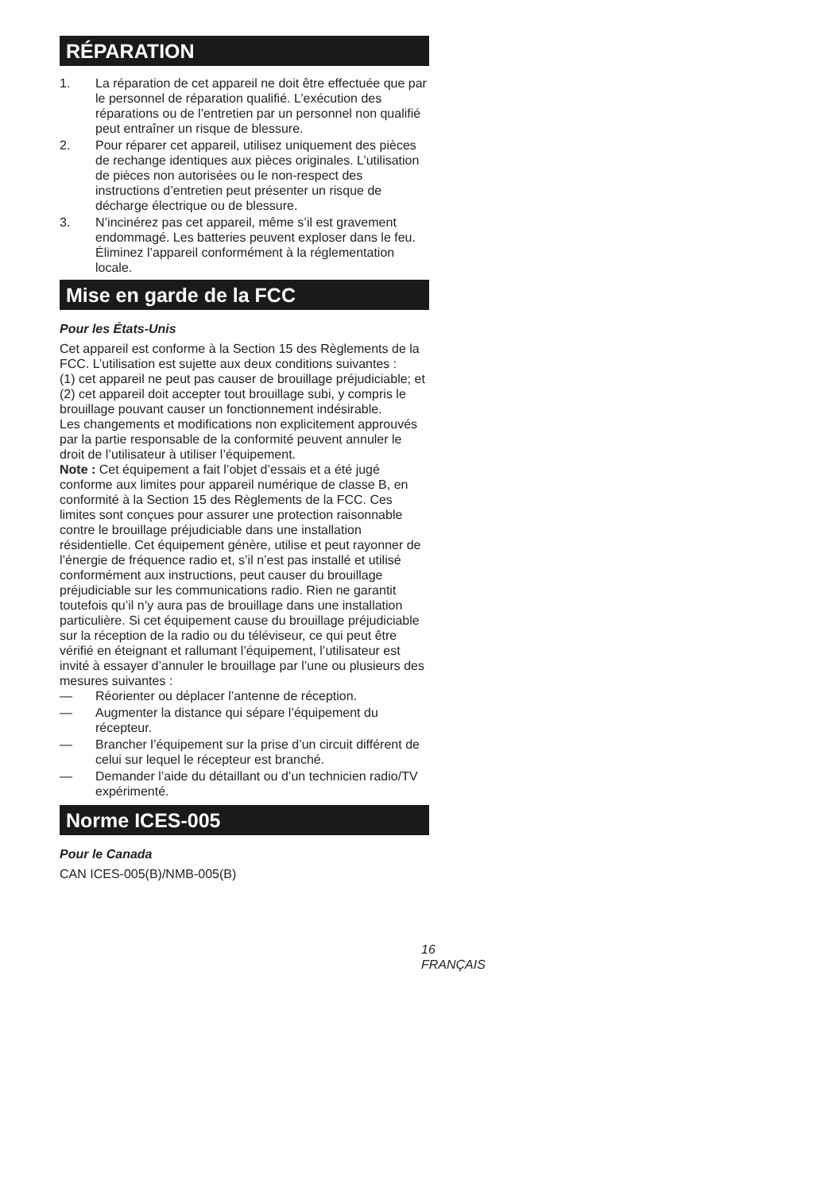RÉPARATION
1. La réparation de cet appareil ne doit être effectuée que par le personnel de réparation qualifié. L’exécution des réparations ou de l’entretien par un personnel non qualifié peut entraîner un risque de blessure.
2. Pour réparer cet appareil, utilisez uniquement des pièces de rechange identiques aux pièces originales. L’utilisation de pièces non autorisées ou le non-respect des instructions d’entretien peut présenter un risque de décharge électrique ou de blessure.
3. N’incinérez pas cet appareil, même s’il est gravement endommagé. Les batteries peuvent exploser dans le feu. Éliminez l’appareil conformément à la réglementation locale.
Mise en garde de la FCC
Pour les États-Unis
Cet appareil est conforme à la Section 15 des Règlements de la FCC. L’utilisation est sujette aux deux conditions suivantes :
(1) cet appareil ne peut pas causer de brouillage préjudiciable; et
(2) cet appareil doit accepter tout brouillage subi, y compris le brouillage pouvant causer un fonctionnement indésirable.
Les changements et modifications non explicitement approuvés par la partie responsable de la conformité peuvent annuler le droit de l’utilisateur à utiliser l’équipement.
Note : Cet équipement a fait l’objet d’essais et a été jugé conforme aux limites pour appareil numérique de classe B, en conformité à la Section 15 des Règlements de la FCC. Ces limites sont conçues pour assurer une protection raisonnable contre le brouillage préjudiciable dans une installation résidentielle. Cet équipement génère, utilise et peut rayonner de l’énergie de fréquence radio et, s’il n’est pas installé et utilisé conformément aux instructions, peut causer du brouillage préjudiciable sur les communications radio. Rien ne garantit toutefois qu’il n’y aura pas de brouillage dans une installation particulière. Si cet équipement cause du brouillage préjudiciable sur la réception de la radio ou du téléviseur, ce qui peut être vérifié en éteignant et rallumant l’équipement, l’utilisateur est invité à essayer d’annuler le brouillage par l’une ou plusieurs des mesures suivantes :
— Réorienter ou déplacer l’antenne de réception.
— Augmenter la distance qui sépare l’équipement du récepteur.
— Brancher l’équipement sur la prise d’un circuit différent de celui sur lequel le récepteur est branché.
— Demander l’aide du détaillant ou d’un technicien radio/TV expérimenté.
Norme ICES-005
Pour le Canada
CAN ICES-005(B)/NMB-005(B)
16 FRANÇAIS